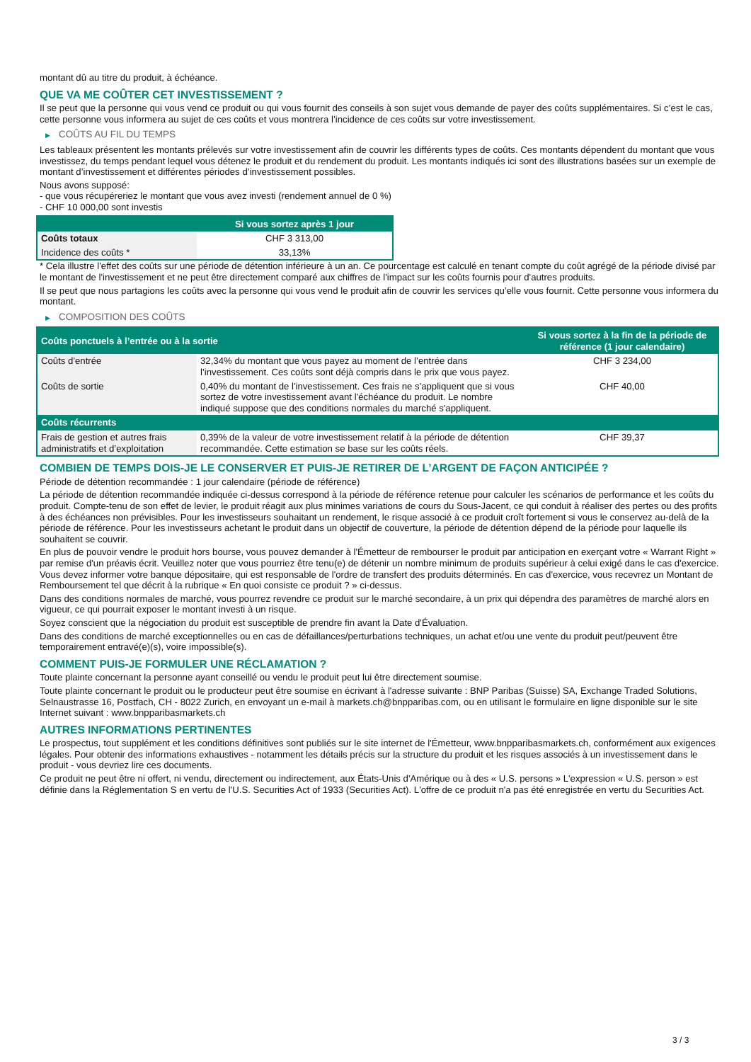montant dû au titre du produit, à échéance.
QUE VA ME COÛTER CET INVESTISSEMENT ?
Il se peut que la personne qui vous vend ce produit ou qui vous fournit des conseils à son sujet vous demande de payer des coûts supplémentaires. Si c’est le cas, cette personne vous informera au sujet de ces coûts et vous montrera l’incidence de ces coûts sur votre investissement.
▶ COÛTS AU FIL DU TEMPS
Les tableaux présentent les montants prélevés sur votre investissement afin de couvrir les différents types de coûts. Ces montants dépendent du montant que vous investissez, du temps pendant lequel vous détenez le produit et du rendement du produit. Les montants indiqués ici sont des illustrations basées sur un exemple de montant d’investissement et différentes périodes d’investissement possibles.
Nous avons supposé:
- que vous récupéreriez le montant que vous avez investi (rendement annuel de 0 %)
- CHF 10 000,00 sont investis
| | Si vous sortez après 1 jour |
| --- | --- |
| Coûts totaux | CHF 3 313,00 |
| Incidence des coûts * | 33,13% |
* Cela illustre l'effet des coûts sur une période de détention inférieure à un an. Ce pourcentage est calculé en tenant compte du coût agrégé de la période divisé par le montant de l'investissement et ne peut être directement comparé aux chiffres de l'impact sur les coûts fournis pour d'autres produits.
Il se peut que nous partagions les coûts avec la personne qui vous vend le produit afin de couvrir les services qu’elle vous fournit. Cette personne vous informera du montant.
▶ COMPOSITION DES COÛTS
| Coûts ponctuels à l’entrée ou à la sortie | | Si vous sortez à la fin de la période de référence (1 jour calendaire) |
| --- | --- | --- |
| Coûts d'entrée | 32,34% du montant que vous payez au moment de l’entrée dans l’investissement. Ces coûts sont déjà compris dans le prix que vous payez. | CHF 3 234,00 |
| Coûts de sortie | 0,40% du montant de l'investissement. Ces frais ne s'appliquent que si vous sortez de votre investissement avant l'échéance du produit. Le nombre indiqué suppose que des conditions normales du marché s'appliquent. | CHF 40,00 |
| Coûts récurrents | | |
| Frais de gestion et autres frais administratifs et d’exploitation | 0,39% de la valeur de votre investissement relatif à la période de détention recommandée. Cette estimation se base sur les coûts réels. | CHF 39,37 |
COMBIEN DE TEMPS DOIS-JE LE CONSERVER ET PUIS-JE RETIRER DE L’ARGENT DE FAÇON ANTICIPÉE ?
Période de détention recommandée : 1 jour calendaire (période de référence)
La période de détention recommandée indiquée ci-dessus correspond à la période de référence retenue pour calculer les scénarios de performance et les coûts du produit. Compte-tenu de son effet de levier, le produit réagit aux plus minimes variations de cours du Sous-Jacent, ce qui conduit à réaliser des pertes ou des profits à des échéances non prévisibles. Pour les investisseurs souhaitant un rendement, le risque associé à ce produit croît fortement si vous le conservez au-delà de la période de référence. Pour les investisseurs achetant le produit dans un objectif de couverture, la période de détention dépend de la période pour laquelle ils souhaitent se couvrir.
En plus de pouvoir vendre le produit hors bourse, vous pouvez demander à l'Émetteur de rembourser le produit par anticipation en exerçant votre « Warrant Right » par remise d'un préavis écrit. Veuillez noter que vous pourriez être tenu(e) de détenir un nombre minimum de produits supérieur à celui exigé dans le cas d'exercice. Vous devez informer votre banque dépositaire, qui est responsable de l'ordre de transfert des produits déterminés. En cas d'exercice, vous recevrez un Montant de Remboursement tel que décrit à la rubrique « En quoi consiste ce produit ? » ci-dessus.
Dans des conditions normales de marché, vous pourrez revendre ce produit sur le marché secondaire, à un prix qui dépendra des paramètres de marché alors en vigueur, ce qui pourrait exposer le montant investi à un risque.
Soyez conscient que la négociation du produit est susceptible de prendre fin avant la Date d'Évaluation.
Dans des conditions de marché exceptionnelles ou en cas de défaillances/perturbations techniques, un achat et/ou une vente du produit peut/peuvent être temporairement entravé(e)(s), voire impossible(s).
COMMENT PUIS-JE FORMULER UNE RÉCLAMATION ?
Toute plainte concernant la personne ayant conseillé ou vendu le produit peut lui être directement soumise.
Toute plainte concernant le produit ou le producteur peut être soumise en écrivant à l'adresse suivante : BNP Paribas (Suisse) SA, Exchange Traded Solutions, Selnaustrasse 16, Postfach, CH - 8022 Zurich, en envoyant un e-mail à markets.ch@bnpparibas.com, ou en utilisant le formulaire en ligne disponible sur le site Internet suivant : www.bnpparibasmarkets.ch
AUTRES INFORMATIONS PERTINENTES
Le prospectus, tout supplément et les conditions définitives sont publiés sur le site internet de l'Émetteur, www.bnpparibasmarkets.ch, conformément aux exigences légales. Pour obtenir des informations exhaustives - notamment les détails précis sur la structure du produit et les risques associés à un investissement dans le produit - vous devriez lire ces documents.
Ce produit ne peut être ni offert, ni vendu, directement ou indirectement, aux États-Unis d'Amérique ou à des « U.S. persons » L'expression « U.S. person » est définie dans la Réglementation S en vertu de l'U.S. Securities Act of 1933 (Securities Act). L'offre de ce produit n'a pas été enregistrée en vertu du Securities Act.
3 / 3